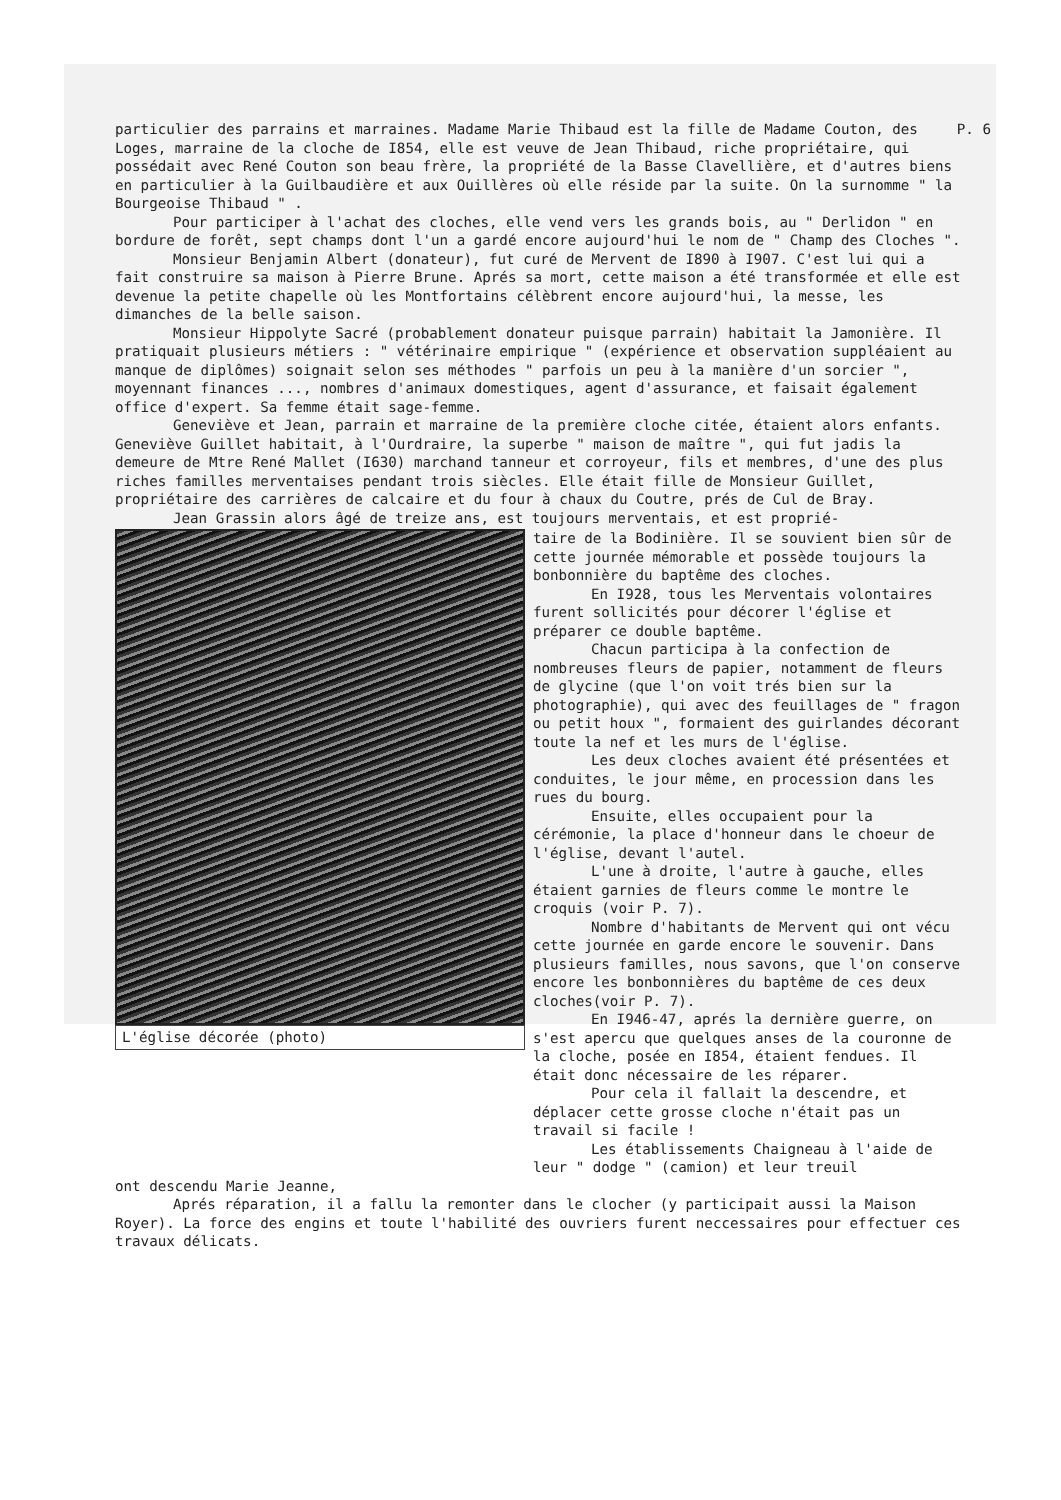P. 6 particulier des parrains et marraines. Madame Marie Thibaud est la fille de Madame Couton, des Loges, marraine de la cloche de I854, elle est veuve de Jean Thibaud, riche propriétaire, qui possédait avec René Couton son beau frère, la propriété de la Basse Clavellière, et d'autres biens en particulier à la Guilbaudière et aux Ouillères où elle réside par la suite. On la surnomme " la Bourgeoise Thibaud " .
Pour participer à l'achat des cloches, elle vend vers les grands bois, au " Derlidon " en bordure de forêt, sept champs dont l'un a gardé encore aujourd'hui le nom de " Champ des Cloches ".
Monsieur Benjamin Albert (donateur), fut curé de Mervent de I890 à I907. C'est lui qui a fait construire sa maison à Pierre Brune. Aprés sa mort, cette maison a été transformée et elle est devenue la petite chapelle où les Montfortains célèbrent encore aujourd'hui, la messe, les dimanches de la belle saison.
Monsieur Hippolyte Sacré (probablement donateur puisque parrain) habitait la Jamonière. Il pratiquait plusieurs métiers : " vétérinaire empirique " (expérience et observation suppléaient au manque de diplômes) soignait selon ses méthodes " parfois un peu à la manière d'un sorcier ", moyennant finances ..., nombres d'animaux domestiques, agent d'assurance, et faisait également office d'expert. Sa femme était sage-femme.
Geneviève et Jean, parrain et marraine de la première cloche citée, étaient alors enfants. Geneviève Guillet habitait, à l'Ourdraire, la superbe " maison de maître ", qui fut jadis la demeure de Mtre René Mallet (I630) marchand tanneur et corroyeur, fils et membres, d'une des plus riches familles merventaises pendant trois siècles. Elle était fille de Monsieur Guillet, propriétaire des carrières de calcaire et du four à chaux du Coutre, prés de Cul de Bray.
Jean Grassin alors âgé de treize ans, est toujours merventais, et est proprié-
L'église décorée (photo) taire de la Bodinière. Il se souvient bien sûr de cette journée mémorable et possède toujours la bonbonnière du baptême des cloches.
En I928, tous les Merventais volontaires furent sollicités pour décorer l'église et préparer ce double baptême.
Chacun participa à la confection de nombreuses fleurs de papier, notamment de fleurs de glycine (que l'on voit trés bien sur la photographie), qui avec des feuillages de " fragon ou petit houx ", formaient des guirlandes décorant toute la nef et les murs de l'église.
Les deux cloches avaient été présentées et conduites, le jour même, en procession dans les rues du bourg.
Ensuite, elles occupaient pour la cérémonie, la place d'honneur dans le choeur de l'église, devant l'autel.
L'une à droite, l'autre à gauche, elles étaient garnies de fleurs comme le montre le croquis (voir P. 7).
Nombre d'habitants de Mervent qui ont vécu cette journée en garde encore le souvenir. Dans plusieurs familles, nous savons, que l'on conserve encore les bonbonnières du baptême de ces deux cloches(voir P. 7).
En I946-47, aprés la dernière guerre, on s'est apercu que quelques anses de la couronne de la cloche, posée en I854, étaient fendues. Il était donc nécessaire de les réparer.
Pour cela il fallait la descendre, et déplacer cette grosse cloche n'était pas un travail si facile !
Les établissements Chaigneau à l'aide de leur " dodge " (camion) et leur treuil
ont descendu Marie Jeanne,
Aprés réparation, il a fallu la remonter dans le clocher (y participait aussi la Maison Royer). La force des engins et toute l'habilité des ouvriers furent neccessaires pour effectuer ces travaux délicats.